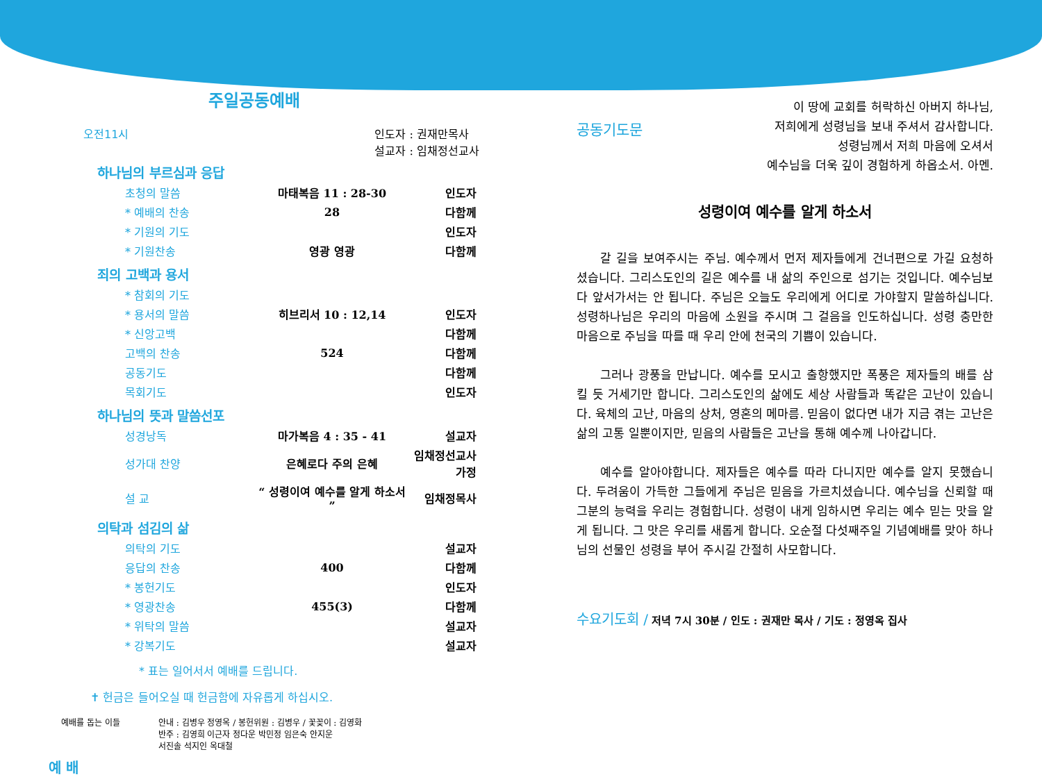주일공동예배
오전11시 인도자 : 권재만목사
설교자 : 임채정선교사
하나님의 부르심과 응답
| 초청의 말씀 | 마태복음 11 : 28-30 | 인도자 |
| * 예배의 찬송 | 28 | 다함께 |
| * 기원의 기도 | | 인도자 |
| * 기원찬송 | 영광 영광 | 다함께 |
죄의 고백과 용서
| * 참회의 기도 | | |
| * 용서의 말씀 | 히브리서 10 : 12,14 | 인도자 |
| * 신앙고백 | | 다함께 |
| 고백의 찬송 | 524 | 다함께 |
| 공동기도 | | 다함께 |
| 목회기도 | | 인도자 |
하나님의 뜻과 말씀선포
| 성경낭독 | 마가복음 4 : 35 - 41 | 설교자 |
| 성가대 찬양 | 은혜로다 주의 은혜 | 임채정선교사가정 |
| 설 교 | “ 성령이여 예수를 알게 하소서 ” | 임채정목사 |
의탁과 섬김의 삶
| 의탁의 기도 | | 설교자 |
| 응답의 찬송 | 400 | 다함께 |
| * 봉헌기도 | | 인도자 |
| * 영광찬송 | 455(3) | 다함께 |
| * 위탁의 말씀 | | 설교자 |
| * 강복기도 | | 설교자 |
* 표는 일어서서 예배를 드립니다.
✝ 헌금은 들어오실 때 헌금함에 자유롭게 하십시오.
예배를 돕는 이들 안내 : 김병우 정영옥 / 봉헌위원 : 김병우 / 꽃꽂이 : 김영화
반주 : 김영희 이근자 정다운 박민정 임은숙 안지운
서진솔 석지인 옥대철
예 배
공동기도문 이 땅에 교회를 허락하신 아버지 하나님,
저희에게 성령님을 보내 주셔서 감사합니다.
성령님께서 저희 마음에 오셔서
예수님을 더욱 깊이 경험하게 하옵소서. 아멘.
성령이여 예수를 알게 하소서
갈 길을 보여주시는 주님. 예수께서 먼저 제자들에게 건너편으로 가길 요청하셨습니다. 그리스도인의 길은 예수를 내 삶의 주인으로 섬기는 것입니다. 예수님보다 앞서가서는 안 됩니다. 주님은 오늘도 우리에게 어디로 가야할지 말씀하십니다. 성령하나님은 우리의 마음에 소원을 주시며 그 걸음을 인도하십니다. 성령 충만한 마음으로 주님을 따를 때 우리 안에 천국의 기쁨이 있습니다.
그러나 광풍을 만납니다. 예수를 모시고 출항했지만 폭풍은 제자들의 배를 삼킬 듯 거세기만 합니다. 그리스도인의 삶에도 세상 사람들과 똑같은 고난이 있습니다. 육체의 고난, 마음의 상처, 영혼의 메마름. 믿음이 없다면 내가 지금 겪는 고난은 삶의 고통 일뿐이지만, 믿음의 사람들은 고난을 통해 예수께 나아갑니다.
예수를 알아야합니다. 제자들은 예수를 따라 다니지만 예수를 알지 못했습니다. 두려움이 가득한 그들에게 주님은 믿음을 가르치셨습니다. 예수님을 신뢰할 때 그분의 능력을 우리는 경험합니다. 성령이 내게 임하시면 우리는 예수 믿는 맛을 알게 됩니다. 그 맛은 우리를 새롭게 합니다. 오순절 다섯째주일 기념예배를 맞아 하나님의 선물인 성령을 부어 주시길 간절히 사모합니다.
수요기도회 / 저녁 7시 30분 / 인도 : 권재만 목사 / 기도 : 정영옥 집사